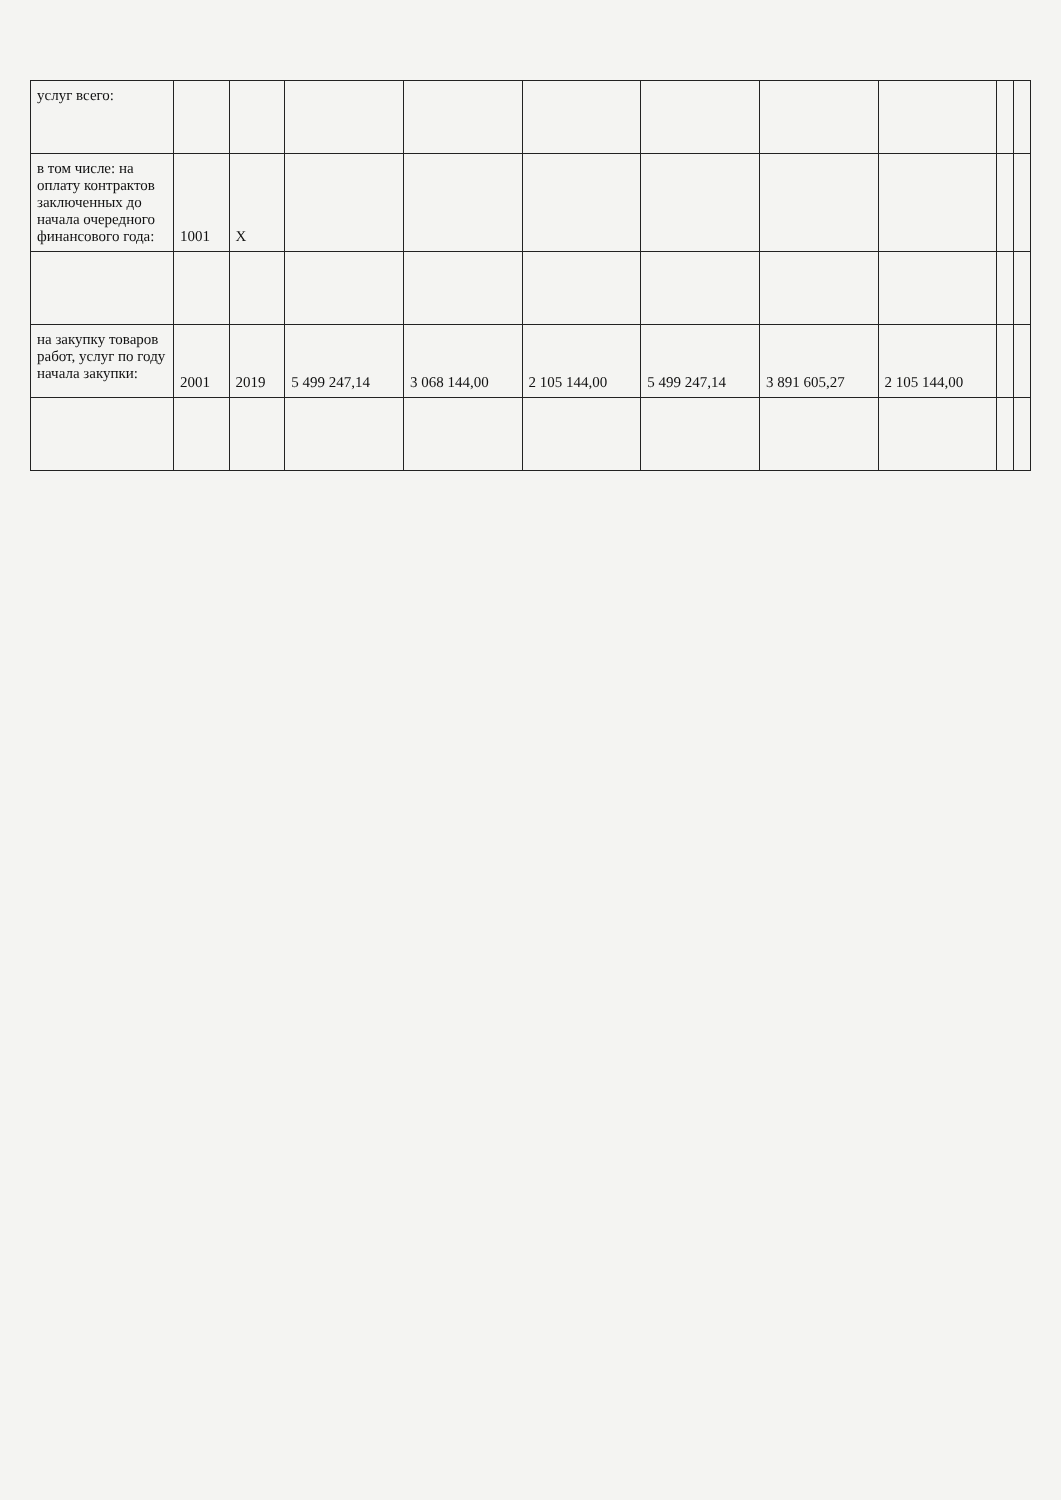| услуг всего: | | | | | | | | | | |
| в том числе: на оплату контрактов заключенных до начала очередного финансового года: | 1001 | X | | | | | | | | |
| на закупку товаров работ, услуг по году начала закупки: | 2001 | 2019 | 5 499 247,14 | 3 068 144,00 | 2 105 144,00 | 5 499 247,14 | 3 891 605,27 | 2 105 144,00 | | |